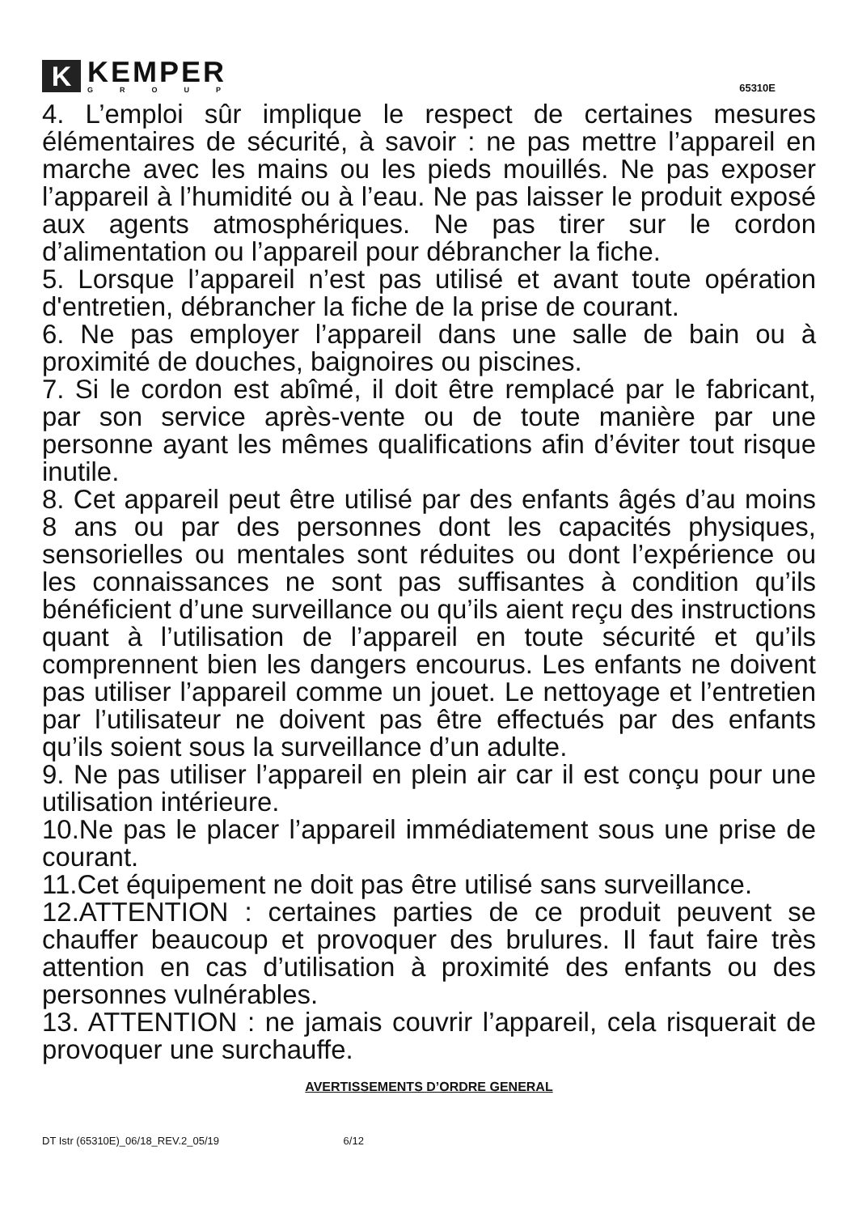K
KEMPER
GROUP
65310E
4. L’emploi sûr implique le respect de certaines mesures élémentaires de sécurité, à savoir : ne pas mettre l’appareil en marche avec les mains ou les pieds mouillés. Ne pas exposer l’appareil à l’humidité ou à l’eau. Ne pas laisser le produit exposé aux agents atmosphériques. Ne pas tirer sur le cordon d’alimentation ou l’appareil pour débrancher la fiche.
5. Lorsque l’appareil n’est pas utilisé et avant toute opération d'entretien, débrancher la fiche de la prise de courant.
6. Ne pas employer l’appareil dans une salle de bain ou à proximité de douches, baignoires ou piscines.
7. Si le cordon est abîmé, il doit être remplacé par le fabricant, par son service après-vente ou de toute manière par une personne ayant les mêmes qualifications afin d’éviter tout risque inutile.
8. Cet appareil peut être utilisé par des enfants âgés d’au moins 8 ans ou par des personnes dont les capacités physiques, sensorielles ou mentales sont réduites ou dont l’expérience ou les connaissances ne sont pas suffisantes à condition qu’ils bénéficient d’une surveillance ou qu’ils aient reçu des instructions quant à l’utilisation de l’appareil en toute sécurité et qu’ils comprennent bien les dangers encourus. Les enfants ne doivent pas utiliser l’appareil comme un jouet. Le nettoyage et l’entretien par l’utilisateur ne doivent pas être effectués par des enfants qu’ils soient sous la surveillance d’un adulte.
9. Ne pas utiliser l’appareil en plein air car il est conçu pour une utilisation intérieure.
10.Ne pas le placer l’appareil immédiatement sous une prise de courant.
11.Cet équipement ne doit pas être utilisé sans surveillance.
12.ATTENTION : certaines parties de ce produit peuvent se chauffer beaucoup et provoquer des brulures. Il faut faire très attention en cas d’utilisation à proximité des enfants ou des personnes vulnérables.
13. ATTENTION : ne jamais couvrir l’appareil, cela risquerait de provoquer une surchauffe.
AVERTISSEMENTS D’ORDRE GENERAL
DT Istr (65310E)_06/18_REV.2_05/19 6/12